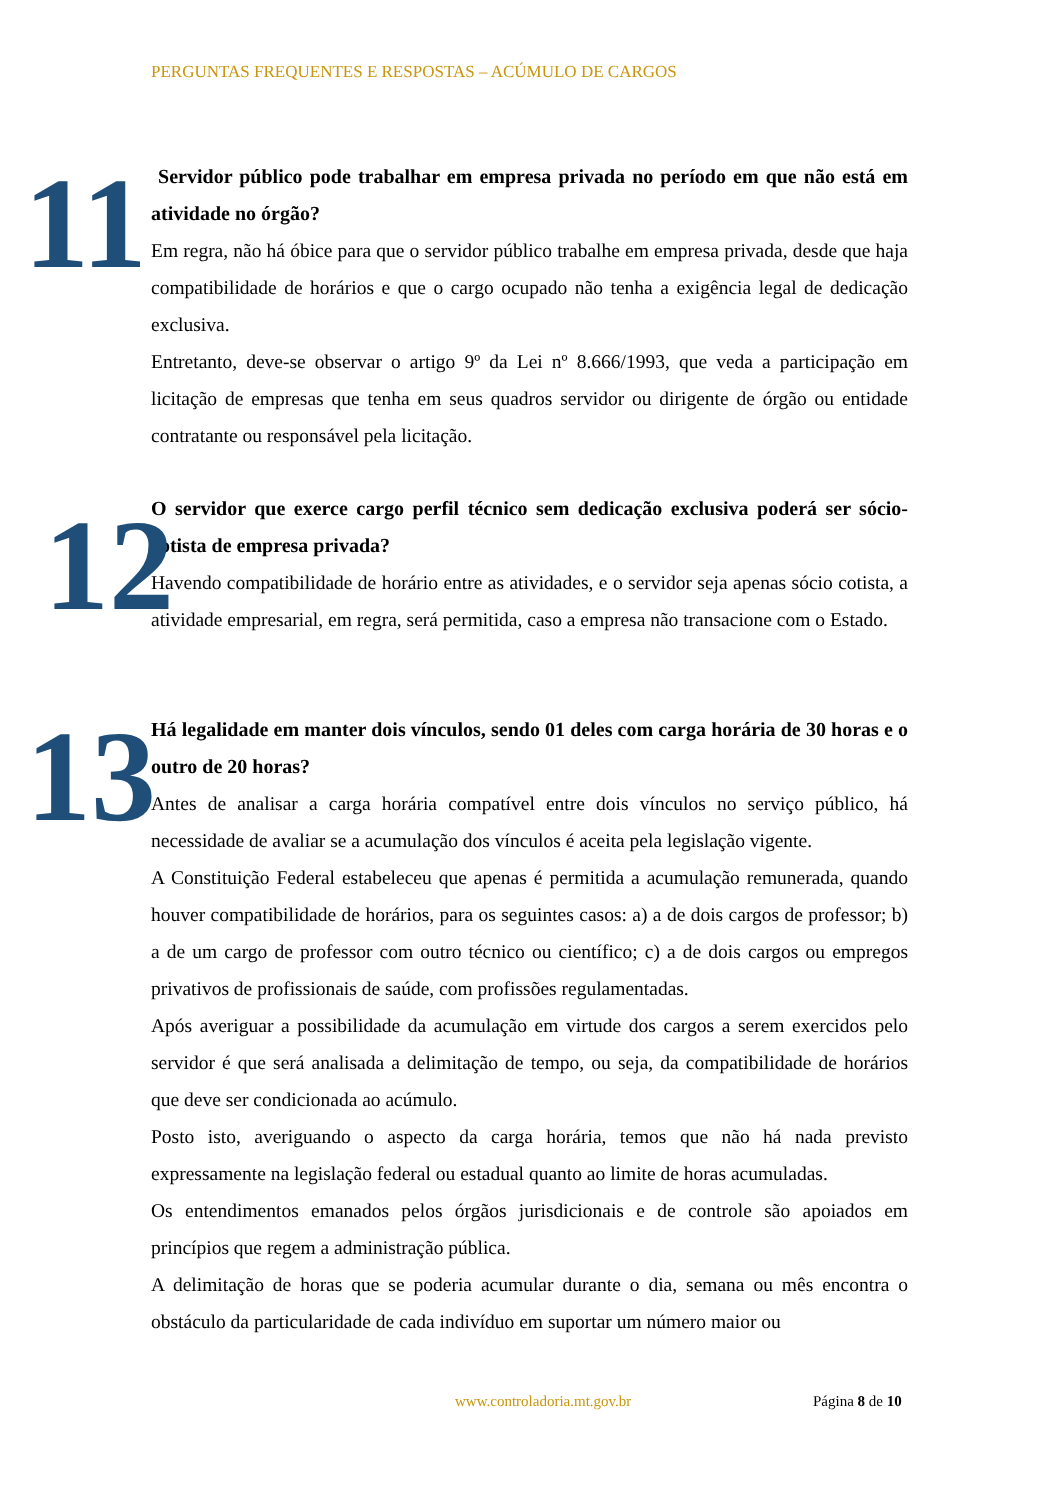PERGUNTAS FREQUENTES E RESPOSTAS – ACÚMULO DE CARGOS
11
Servidor público pode trabalhar em empresa privada no período em que não está em atividade no órgão?
Em regra, não há óbice para que o servidor público trabalhe em empresa privada, desde que haja compatibilidade de horários e que o cargo ocupado não tenha a exigência legal de dedicação exclusiva.
Entretanto, deve-se observar o artigo 9º da Lei nº 8.666/1993, que veda a participação em licitação de empresas que tenha em seus quadros servidor ou dirigente de órgão ou entidade contratante ou responsável pela licitação.
12
O servidor que exerce cargo perfil técnico sem dedicação exclusiva poderá ser sócio-cotista de empresa privada?
Havendo compatibilidade de horário entre as atividades, e o servidor seja apenas sócio cotista, a atividade empresarial, em regra, será permitida, caso a empresa não transacione com o Estado.
13
Há legalidade em manter dois vínculos, sendo 01 deles com carga horária de 30 horas e o outro de 20 horas?
Antes de analisar a carga horária compatível entre dois vínculos no serviço público, há necessidade de avaliar se a acumulação dos vínculos é aceita pela legislação vigente.
A Constituição Federal estabeleceu que apenas é permitida a acumulação remunerada, quando houver compatibilidade de horários, para os seguintes casos: a) a de dois cargos de professor; b) a de um cargo de professor com outro técnico ou científico; c) a de dois cargos ou empregos privativos de profissionais de saúde, com profissões regulamentadas.
Após averiguar a possibilidade da acumulação em virtude dos cargos a serem exercidos pelo servidor é que será analisada a delimitação de tempo, ou seja, da compatibilidade de horários que deve ser condicionada ao acúmulo.
Posto isto, averiguando o aspecto da carga horária, temos que não há nada previsto expressamente na legislação federal ou estadual quanto ao limite de horas acumuladas.
Os entendimentos emanados pelos órgãos jurisdicionais e de controle são apoiados em princípios que regem a administração pública.
A delimitação de horas que se poderia acumular durante o dia, semana ou mês encontra o obstáculo da particularidade de cada indivíduo em suportar um número maior ou
www.controladoria.mt.gov.br Página 8 de 10